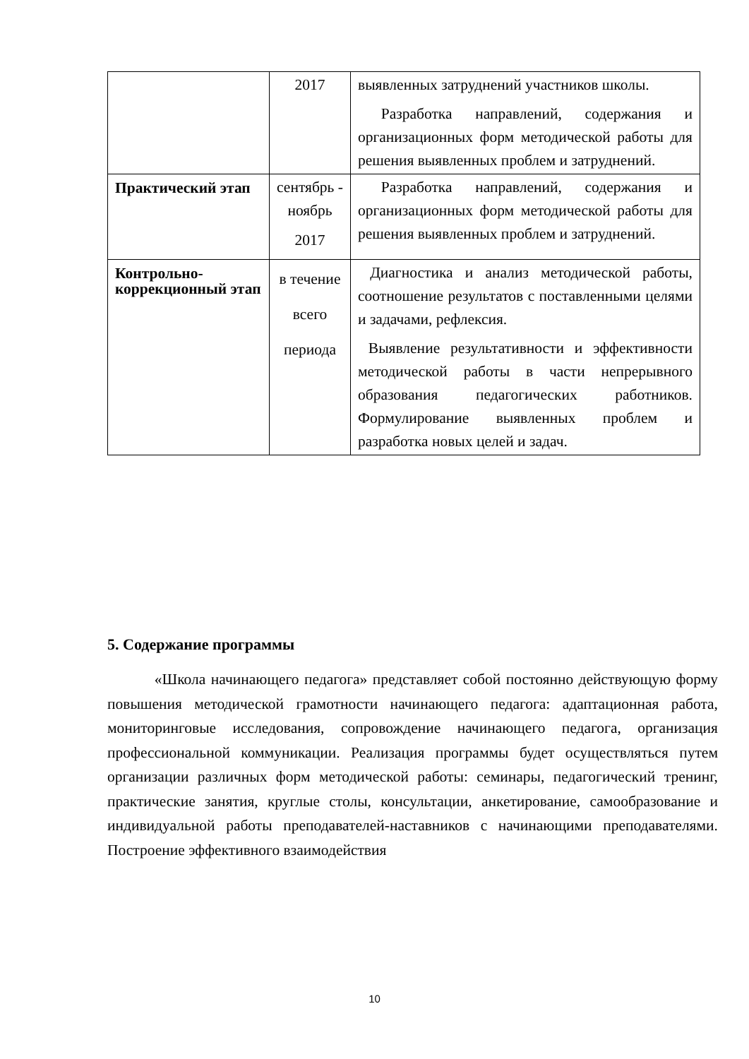| | 2017 | выявленных затруднений участников школы. Разработка направлений, содержания и организационных форм методической работы для решения выявленных проблем и затруднений. |
| Практический этап | сентябрь - ноябрь 2017 | Разработка направлений, содержания и организационных форм методической работы для решения выявленных проблем и затруднений. |
| Контрольно-коррекционный этап | в течение всего периода | Диагностика и анализ методической работы, соотношение результатов с поставленными целями и задачами, рефлексия. Выявление результативности и эффективности методической работы в части непрерывного образования педагогических работников. Формулирование выявленных проблем и разработка новых целей и задач. |
5. Содержание программы
«Школа начинающего педагога» представляет собой постоянно действующую форму повышения методической грамотности начинающего педагога: адаптационная работа, мониторинговые исследования, сопровождение начинающего педагога, организация профессиональной коммуникации. Реализация программы будет осуществляться путем организации различных форм методической работы: семинары, педагогический тренинг, практические занятия, круглые столы, консультации, анкетирование, самообразование и индивидуальной работы преподавателей-наставников с начинающими преподавателями. Построение эффективного взаимодействия
10